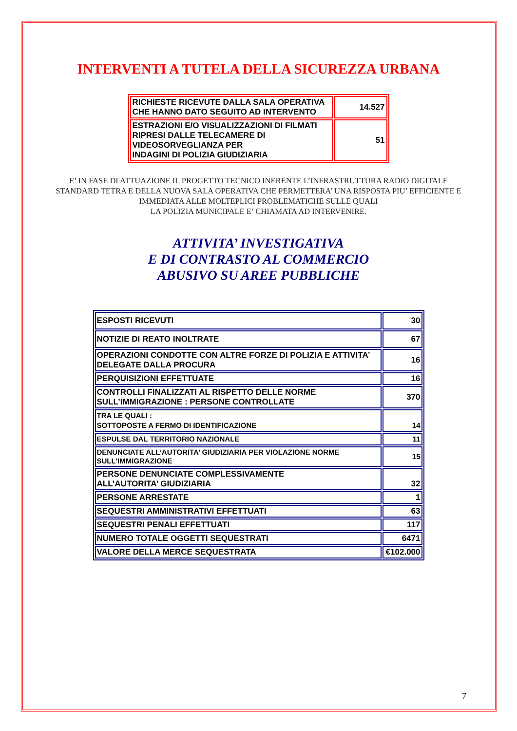INTERVENTI A TUTELA DELLA SICUREZZA URBANA
| RICHIESTE RICEVUTE DALLA SALA OPERATIVA CHE HANNO DATO SEGUITO AD INTERVENTO | 14.527 |
| ESTRAZIONI E/O VISUALIZZAZIONI DI FILMATI RIPRESI DALLE TELECAMERE DI VIDEOSORVEGLIANZA PER INDAGINI DI POLIZIA GIUDIZIARIA | 51 |
E’ IN FASE DI ATTUAZIONE IL PROGETTO TECNICO INERENTE L’INFRASTRUTTURA RADIO DIGITALE STANDARD TETRA E DELLA NUOVA SALA OPERATIVA CHE PERMETTERA’ UNA RISPOSTA PIU’ EFFICIENTE E IMMEDIATA ALLE MOLTEPLICI PROBLEMATICHE SULLE QUALI
LA POLIZIA MUNICIPALE E’ CHIAMATA AD INTERVENIRE.
ATTIVITA’ INVESTIGATIVA
E DI CONTRASTO AL COMMERCIO
ABUSIVO SU AREE PUBBLICHE
| ESPOSTI RICEVUTI | 30 |
| NOTIZIE DI REATO INOLTRATE | 67 |
| OPERAZIONI CONDOTTE CON ALTRE FORZE DI POLIZIA E ATTIVITA’ DELEGATE DALLA PROCURA | 16 |
| PERQUISIZIONI EFFETTUATE | 16 |
| CONTROLLI FINALIZZATI AL RISPETTO DELLE NORME SULL’IMMIGRAZIONE : PERSONE CONTROLLATE | 370 |
| TRA LE QUALI : SOTTOPOSTE A FERMO DI IDENTIFICAZIONE | 14 |
| ESPULSE DAL TERRITORIO NAZIONALE | 11 |
| DENUNCIATE ALL’AUTORITA’ GIUDIZIARIA PER VIOLAZIONE NORME SULL’IMMIGRAZIONE | 15 |
| PERSONE DENUNCIATE COMPLESSIVAMENTE ALL’AUTORITA’ GIUDIZIARIA | 32 |
| PERSONE ARRESTATE | 1 |
| SEQUESTRI AMMINISTRATIVI EFFETTUATI | 63 |
| SEQUESTRI PENALI EFFETTUATI | 117 |
| NUMERO TOTALE OGGETTI SEQUESTRATI | 6471 |
| VALORE DELLA MERCE SEQUESTRATA | €102.000 |
7